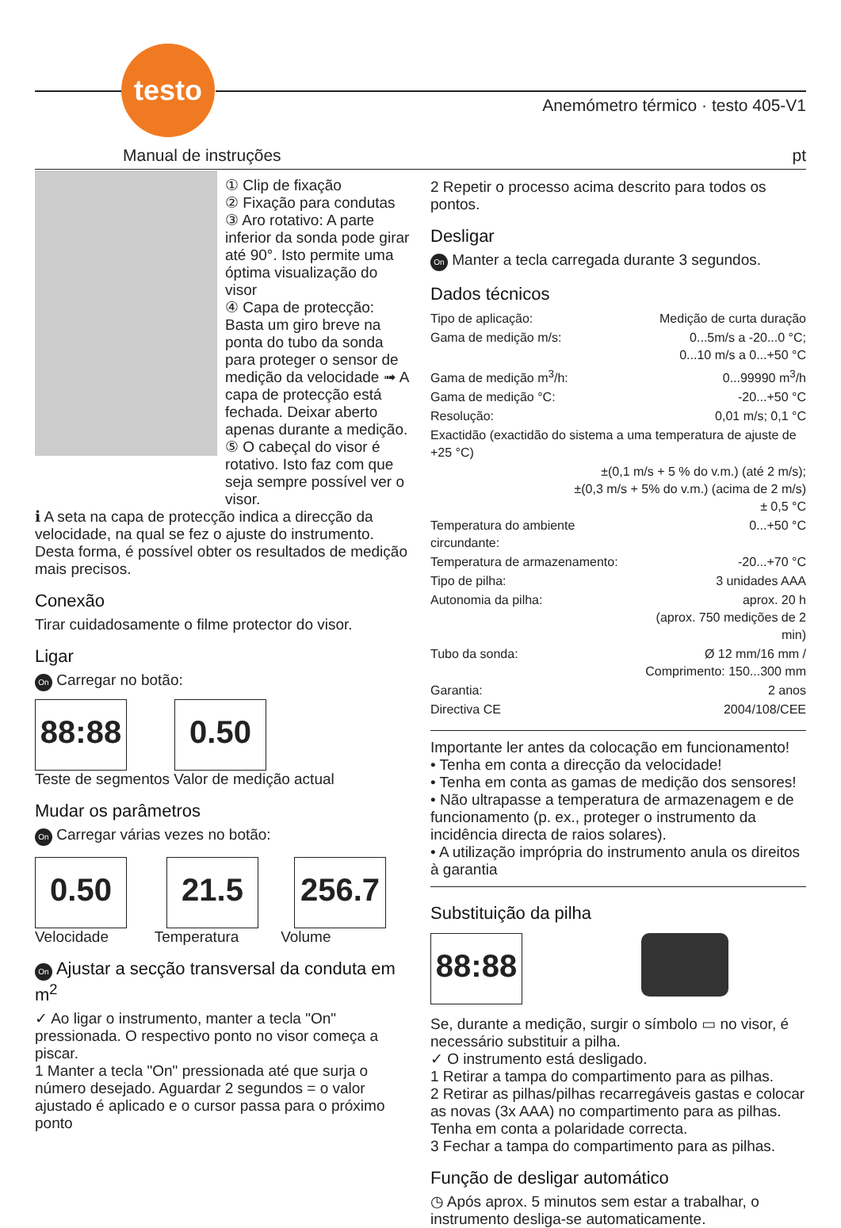testo
Anemómetro térmico · testo 405-V1
Manual de instruções pt
① Clip de fixação
② Fixação para condutas
③ Aro rotativo: A parte inferior da sonda pode girar até 90°. Isto permite uma óptima visualização do visor
④ Capa de protecção: Basta um giro breve na ponta do tubo da sonda para proteger o sensor de medição da velocidade ➟ A capa de protecção está fechada. Deixar aberto apenas durante a medição.
⑤ O cabeçal do visor é rotativo. Isto faz com que seja sempre possível ver o visor.
ℹ A seta na capa de protecção indica a direcção da velocidade, na qual se fez o ajuste do instrumento. Desta forma, é possível obter os resultados de medição mais precisos.
Conexão
Tirar cuidadosamente o filme protector do visor.
Ligar
On Carregar no botão:
88:88 0.50
Teste de segmentos Valor de medição actual
Mudar os parâmetros
On Carregar várias vezes no botão:
0.50 21.5 256.7
Velocidade Temperatura Volume
On Ajustar a secção transversal da conduta em m<sup>2</sup>
✓ Ao ligar o instrumento, manter a tecla "On" pressionada. O respectivo ponto no visor começa a piscar.
1 Manter a tecla "On" pressionada até que surja o número desejado. Aguardar 2 segundos = o valor ajustado é aplicado e o cursor passa para o próximo ponto
2 Repetir o processo acima descrito para todos os pontos.
Desligar
On Manter a tecla carregada durante 3 segundos.
Dados técnicos
| Tipo de aplicação: | Medição de curta duração |
| Gama de medição m/s: | 0...5m/s a -20...0 °C; 0...10 m/s a 0...+50 °C |
| Gama de medição m<sup>3</sup>/h: | 0...99990 m<sup>3</sup>/h |
| Gama de medição °C: | -20...+50 °C |
| Resolução: | 0,01 m/s; 0,1 °C |
| Exactidão (exactidão do sistema a uma temperatura de ajuste de +25 °C) | |
| ±(0,1 m/s + 5 % do v.m.) (até 2 m/s); ±(0,3 m/s + 5% do v.m.) (acima de 2 m/s) ± 0,5 °C | |
| Temperatura do ambiente circundante: | 0...+50 °C |
| Temperatura de armazenamento: | -20...+70 °C |
| Tipo de pilha: | 3 unidades AAA |
| Autonomia da pilha: | aprox. 20 h (aprox. 750 medições de 2 min) |
| Tubo da sonda: | Ø 12 mm/16 mm / Comprimento: 150...300 mm |
| Garantia: | 2 anos |
| Directiva CE | 2004/108/CEE |
Importante ler antes da colocação em funcionamento!
• Tenha em conta a direcção da velocidade!
• Tenha em conta as gamas de medição dos sensores!
• Não ultrapasse a temperatura de armazenagem e de funcionamento (p. ex., proteger o instrumento da incidência directa de raios solares).
• A utilização imprópria do instrumento anula os direitos à garantia
Substituição da pilha
88:88
Se, durante a medição, surgir o símbolo ▭ no visor, é necessário substituir a pilha.
✓ O instrumento está desligado.
1 Retirar a tampa do compartimento para as pilhas.
2 Retirar as pilhas/pilhas recarregáveis gastas e colocar as novas (3x AAA) no compartimento para as pilhas. Tenha em conta a polaridade correcta.
3 Fechar a tampa do compartimento para as pilhas.
Função de desligar automático
◷ Após aprox. 5 minutos sem estar a trabalhar, o instrumento desliga-se automaticamente.